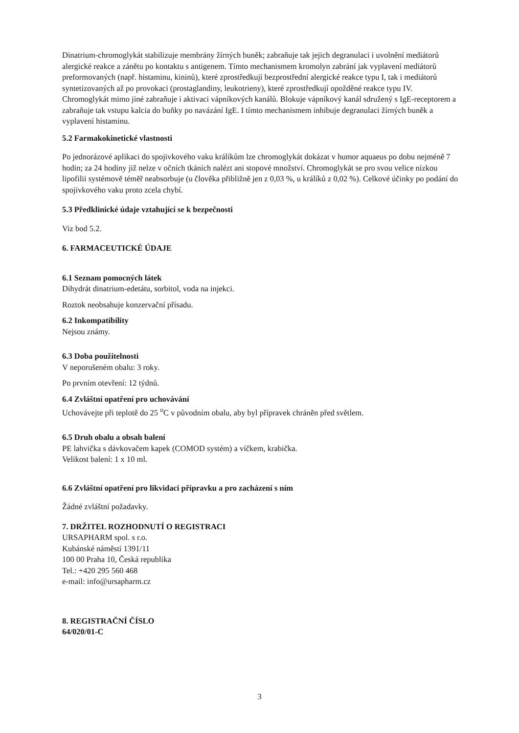Dinatrium-chromoglykát stabilizuje membrány žírných buněk; zabraňuje tak jejich degranulaci i uvolnění mediátorů alergické reakce a zánětu po kontaktu s antigenem. Tímto mechanismem kromolyn zabrání jak vyplavení mediátorů preformovaných (např. histaminu, kininů), které zprostředkují bezprostřední alergické reakce typu I, tak i mediátorů syntetizovaných až po provokaci (prostaglandiny, leukotrieny), které zprostředkují opožděné reakce typu IV.
Chromoglykát mimo jiné zabraňuje i aktivaci vápníkových kanálů. Blokuje vápníkový kanál sdružený s IgE-receptorem a zabraňuje tak vstupu kalcia do buňky po navázání IgE. I tímto mechanismem inhibuje degranulaci žírných buněk a vyplavení histaminu.
5.2 Farmakokinetické vlastnosti
Po jednorázové aplikaci do spojivkového vaku králíkům lze chromoglykát dokázat v humor aquaeus po dobu nejméně 7 hodin; za 24 hodiny již nelze v očních tkáních nalézt ani stopové množství. Chromoglykát se pro svou velice nízkou lipofilii systémově téměř neabsorbuje (u člověka přibližně jen z 0,03 %, u králíků z 0,02 %). Celkové účinky po podání do spojivkového vaku proto zcela chybí.
5.3 Předklinické údaje vztahující se k bezpečnosti
Viz bod 5.2.
6. FARMACEUTICKÉ ÚDAJE
6.1 Seznam pomocných látek
Dihydrát dinatrium-edetátu, sorbitol, voda na injekci.
Roztok neobsahuje konzervační přísadu.
6.2 Inkompatibility
Nejsou známy.
6.3 Doba použitelnosti
V neporušeném obalu: 3 roky.
Po prvním otevření: 12 týdnů.
6.4 Zvláštní opatření pro uchovávání
Uchovávejte při teplotě do 25 <sup>o</sup>C v původním obalu, aby byl přípravek chráněn před světlem.
6.5 Druh obalu a obsah balení
PE lahvička s dávkovačem kapek (COMOD systém) a víčkem, krabička.
Velikost balení: 1 x 10 ml.
6.6 Zvláštní opatření pro likvidaci přípravku a pro zacházení s ním
Žádné zvláštní požadavky.
7. DRŽITEL ROZHODNUTÍ O REGISTRACI
URSAPHARM spol. s r.o.
Kubánské náměstí 1391/11
100 00 Praha 10, Česká republika
Tel.: +420 295 560 468
e-mail: info@ursapharm.cz
8. REGISTRAČNÍ ČÍSLO
64/020/01-C
3